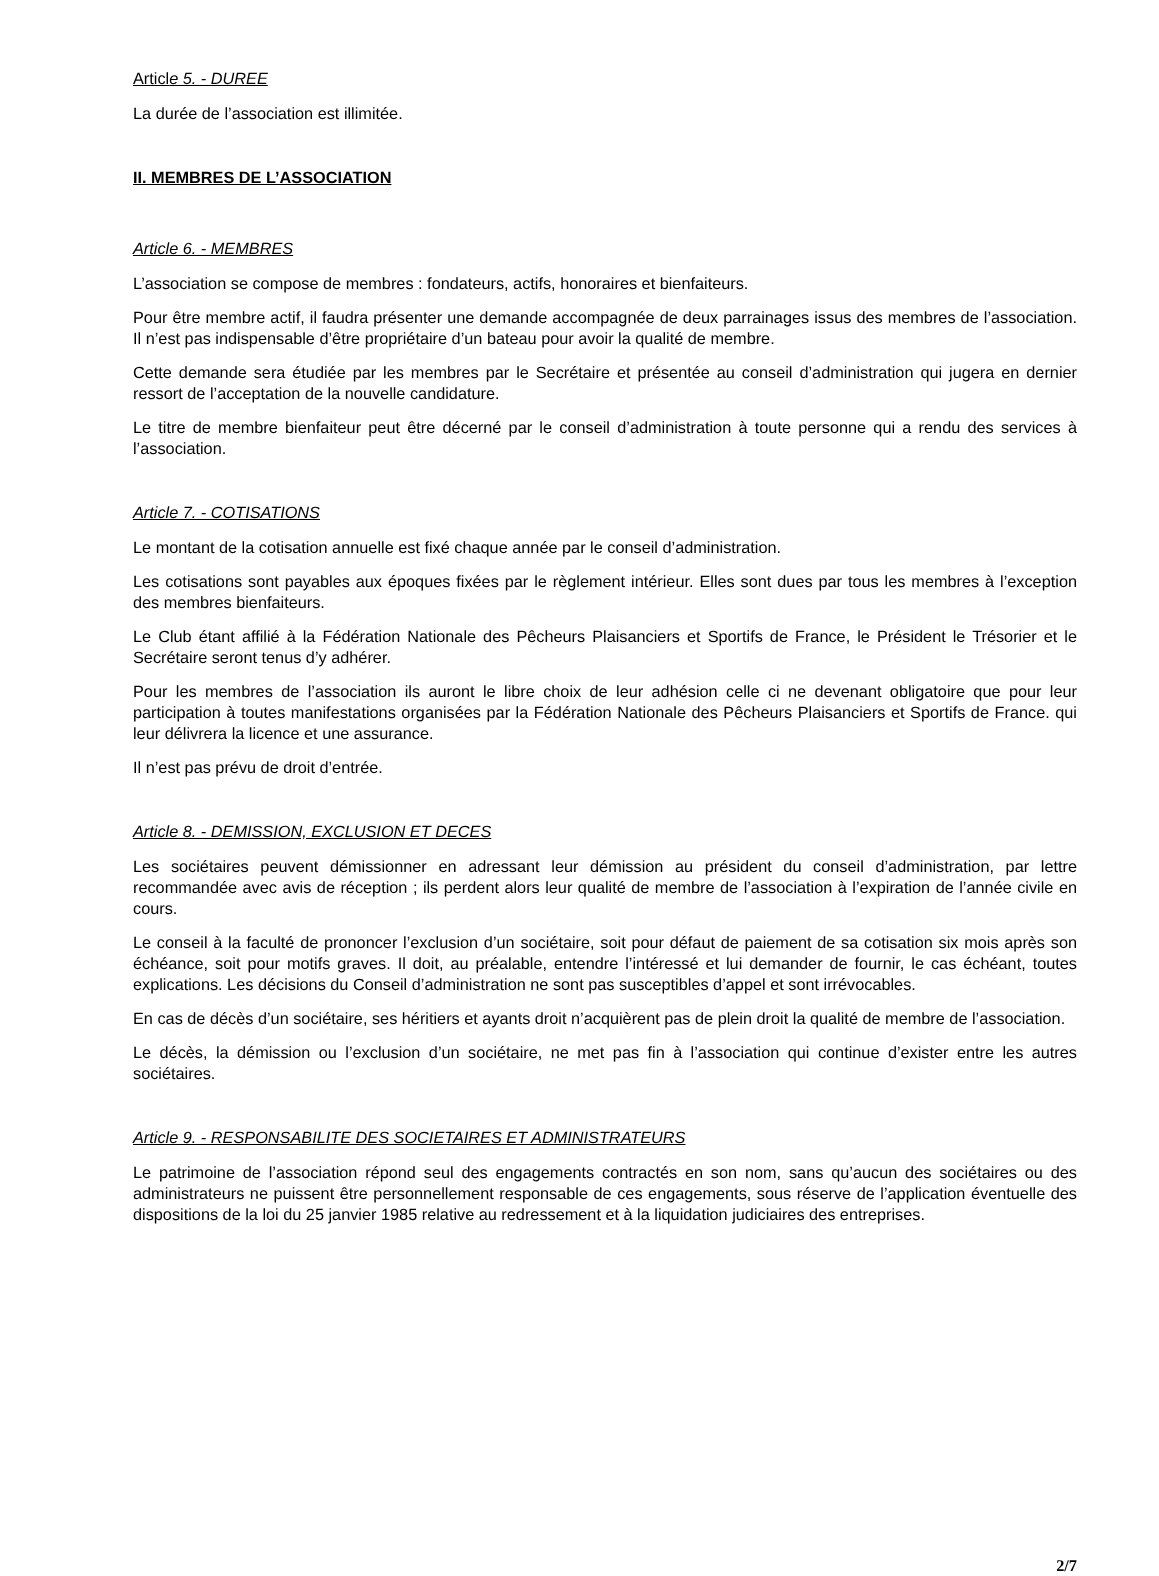Article 5. - DUREE
La durée de l’association est illimitée.
II. MEMBRES DE L’ASSOCIATION
Article 6. - MEMBRES
L’association se compose de membres : fondateurs, actifs, honoraires et bienfaiteurs.
Pour être membre actif, il faudra présenter une demande accompagnée de deux parrainages issus des membres de l’association. Il n’est pas indispensable d’être propriétaire d’un bateau pour avoir la qualité de membre.
Cette demande sera étudiée par les membres par le Secrétaire et présentée au conseil d’administration qui jugera en dernier ressort de l’acceptation de la nouvelle candidature.
Le titre de membre bienfaiteur peut être décerné par le conseil d’administration à toute personne qui a rendu des services à l’association.
Article 7. - COTISATIONS
Le montant de la cotisation annuelle est fixé chaque année par le conseil d’administration.
Les cotisations sont payables aux époques fixées par le règlement intérieur. Elles sont dues par tous les membres à l’exception des membres bienfaiteurs.
Le Club étant affilié à la Fédération Nationale des Pêcheurs Plaisanciers et Sportifs de France, le Président le Trésorier et le Secrétaire seront tenus d’y adhérer.
Pour les membres de l’association ils auront le libre choix de leur adhésion celle ci ne devenant obligatoire que pour leur participation à toutes manifestations organisées par la Fédération Nationale des Pêcheurs Plaisanciers et Sportifs de France. qui leur délivrera la licence et une assurance.
Il n’est pas prévu de droit d’entrée.
Article 8. - DEMISSION, EXCLUSION ET DECES
Les sociétaires peuvent démissionner en adressant leur démission au président du conseil d’administration, par lettre recommandée avec avis de réception ; ils perdent alors leur qualité de membre de l’association à l’expiration de l’année civile en cours.
Le conseil à la faculté de prononcer l’exclusion d’un sociétaire, soit pour défaut de paiement de sa cotisation six mois après son échéance, soit pour motifs graves. Il doit, au préalable, entendre l’intéressé et lui demander de fournir, le cas échéant, toutes explications. Les décisions du Conseil d’administration ne sont pas susceptibles d’appel et sont irrévocables.
En cas de décès d’un sociétaire, ses héritiers et ayants droit n’acquièrent pas de plein droit la qualité de membre de l’association.
Le décès, la démission ou l’exclusion d’un sociétaire, ne met pas fin à l’association qui continue d’exister entre les autres sociétaires.
Article 9. - RESPONSABILITE DES SOCIETAIRES ET ADMINISTRATEURS
Le patrimoine de l’association répond seul des engagements contractés en son nom, sans qu’aucun des sociétaires ou des administrateurs ne puissent être personnellement responsable de ces engagements, sous réserve de l’application éventuelle des dispositions de la loi du 25 janvier 1985 relative au redressement et à la liquidation judiciaires des entreprises.
2/7